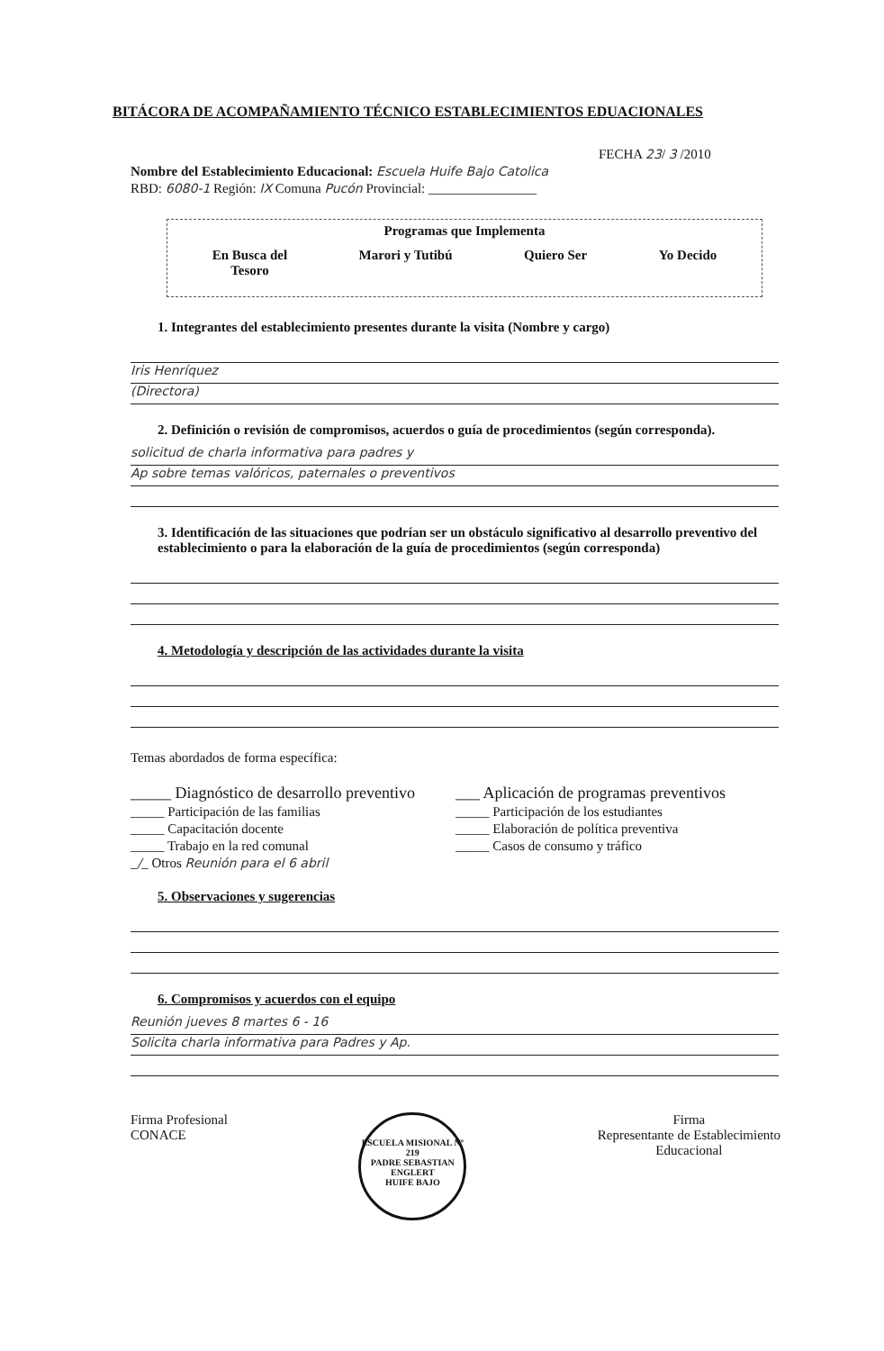BITÁCORA DE ACOMPAÑAMIENTO TÉCNICO ESTABLECIMIENTOS EDUACIONALES
FECHA 23/ 3 /2010
Nombre del Establecimiento Educacional: Escuela Huife Bajo Catolica
RBD: 6080-1 Región: IX Comuna Pucón Provincial: ________________
Programas que Implementa
En Busca del
Tesoro
Marori y Tutibú Quiero Ser Yo Decido
1. Integrantes del establecimiento presentes durante la visita (Nombre y cargo)
Iris Henríquez
(Directora)
2. Definición o revisión de compromisos, acuerdos o guía de procedimientos (según corresponda).
solicitud de charla informativa para padres y
Ap sobre temas valóricos, paternales o preventivos
3. Identificación de las situaciones que podrían ser un obstáculo significativo al desarrollo preventivo del establecimiento o para la elaboración de la guía de procedimientos (según corresponda)
4. Metodología y descripción de las actividades durante la visita
Temas abordados de forma específica:
_____ Diagnóstico de desarrollo preventivo
___ Aplicación de programas preventivos
_____ Participación de las familias
_____ Participación de los estudiantes
_____ Capacitación docente
_____ Elaboración de política preventiva
_____ Trabajo en la red comunal
_____ Casos de consumo y tráfico
_/_ Otros Reunión para el 6 abril
5. Observaciones y sugerencias
6. Compromisos y acuerdos con el equipo
Reunión jueves 8 martes 6 - 16
Solicita charla informativa para Padres y Ap.
Firma Profesional
CONACE
ESCUELA MISIONAL Nº 219
PADRE SEBASTIAN ENGLERT
HUIFE BAJO
Firma
Representante de Establecimiento
Educacional